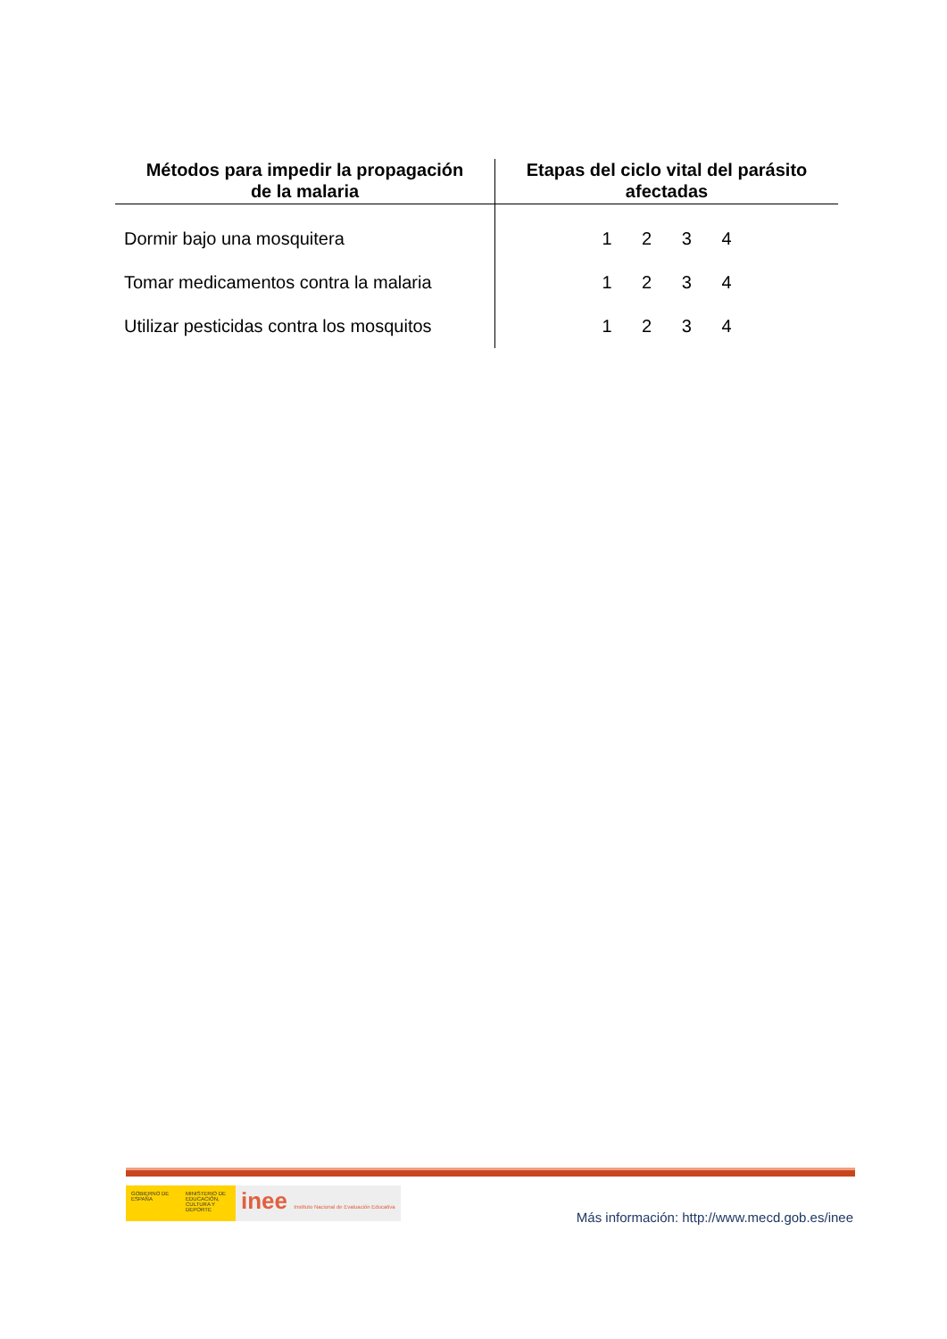| Métodos para impedir la propagación de la malaria | Etapas del ciclo vital del parásito afectadas |
| --- | --- |
| Dormir bajo una mosquitera | 1 2 3 4 |
| Tomar medicamentos contra la malaria | 1 2 3 4 |
| Utilizar pesticidas contra los mosquitos | 1 2 3 4 |
GOBIERNO DE ESPAÑA
MINISTERIO DE EDUCACIÓN, CULTURA Y DEPORTE
inee Instituto Nacional de Evaluación Educativa
Más información: http://www.mecd.gob.es/inee